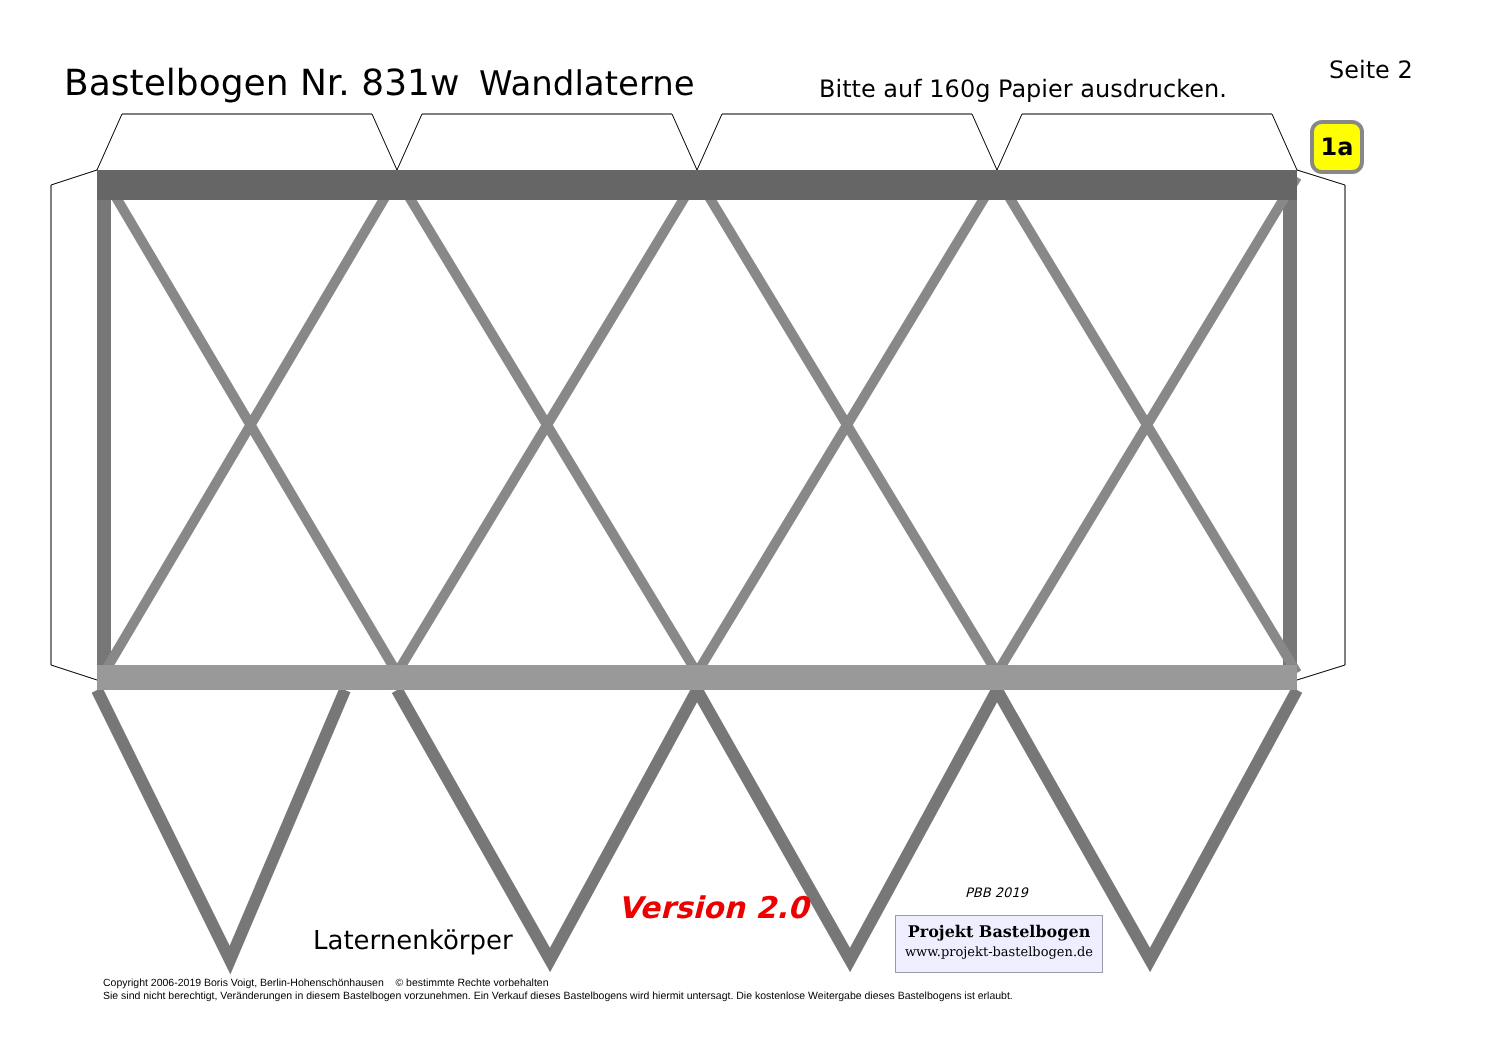Bastelbogen Nr. 831w
Wandlaterne
Bitte auf 160g Papier ausdrucken.
Seite 2
1a
Laternenkörper
Version 2.0 PBB 2019
Projekt Bastelbogen
www.projekt-bastelbogen.de
Copyright 2006-2019 Boris Voigt, Berlin-Hohenschönhausen © bestimmte Rechte vorbehalten
Sie sind nicht berechtigt, Veränderungen in diesem Bastelbogen vorzunehmen. Ein Verkauf dieses Bastelbogens wird hiermit untersagt. Die kostenlose Weitergabe dieses Bastelbogens ist erlaubt.